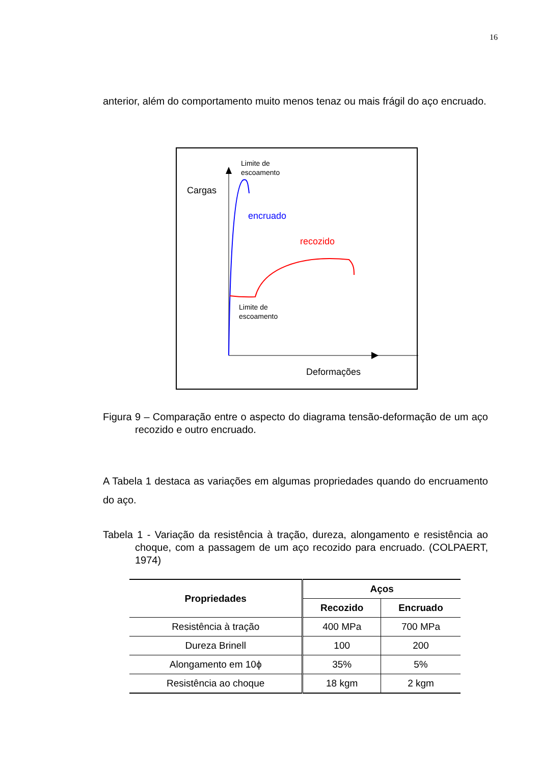16
anterior, além do comportamento muito menos tenaz ou mais frágil do aço encruado.
Limite de
escoamento
Cargas
encruado
recozido
Limite de
escoamento
Deformações
Figura 9 – Comparação entre o aspecto do diagrama tensão-deformação de um aço recozido e outro encruado.
A Tabela 1 destaca as variações em algumas propriedades quando do encruamento do aço.
Tabela 1 - Variação da resistência à tração, dureza, alongamento e resistência ao choque, com a passagem de um aço recozido para encruado. (COLPAERT, 1974)
| Propriedades | Aços | |
| --- | --- | --- |
| | Recozido | Encruado |
| Resistência à tração | 400 MPa | 700 MPa |
| Dureza Brinell | 100 | 200 |
| Alongamento em 10ϕ | 35% | 5% |
| Resistência ao choque | 18 kgm | 2 kgm |